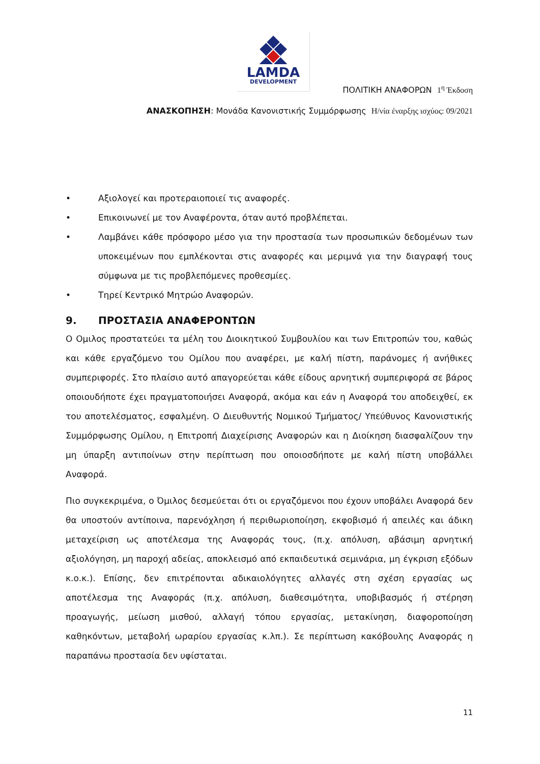LAMDA
DEVELOPMENT
ΠΟΛΙΤΙΚΗ ΑΝΑΦΟΡΩΝ 1<sup>η</sup> Έκδοση
ΑΝΑΣΚΟΠΗΣΗ: Μονάδα Κανονιστικής Συμμόρφωσης Η/νία έναρξης ισχύος: 09/2021
• Αξιολογεί και προτεραιοποιεί τις αναφορές.
• Επικοινωνεί με τον Αναφέροντα, όταν αυτό προβλέπεται.
• Λαμβάνει κάθε πρόσφορο μέσο για την προστασία των προσωπικών δεδομένων των υποκειμένων που εμπλέκονται στις αναφορές και μεριμνά για την διαγραφή τους σύμφωνα με τις προβλεπόμενες προθεσμίες.
• Τηρεί Κεντρικό Μητρώο Αναφορών.
9. ΠΡΟΣΤΑΣΙΑ ΑΝΑΦΕΡΟΝΤΩΝ
Ο Ομιλος προστατεύει τα μέλη του Διοικητικού Συμβουλίου και των Επιτροπών του, καθώς και κάθε εργαζόμενο του Ομίλου που αναφέρει, με καλή πίστη, παράνομες ή ανήθικες συμπεριφορές. Στο πλαίσιο αυτό απαγορεύεται κάθε είδους αρνητική συμπεριφορά σε βάρος οποιουδήποτε έχει πραγματοποιήσει Αναφορά, ακόμα και εάν η Αναφορά του αποδειχθεί, εκ του αποτελέσματος, εσφαλμένη. Ο Διευθυντής Νομικού Τμήματος/ Υπεύθυνος Κανονιστικής Συμμόρφωσης Ομίλου, η Επιτροπή Διαχείρισης Αναφορών και η Διοίκηση διασφαλίζουν την μη ύπαρξη αντιποίνων στην περίπτωση που οποιοσδήποτε με καλή πίστη υποβάλλει Αναφορά.
Πιο συγκεκριμένα, ο Όμιλος δεσμεύεται ότι οι εργαζόμενοι που έχουν υποβάλει Αναφορά δεν θα υποστούν αντίποινα, παρενόχληση ή περιθωριοποίηση, εκφοβισμό ή απειλές και άδικη μεταχείριση ως αποτέλεσμα της Αναφοράς τους, (π.χ. απόλυση, αβάσιμη αρνητική αξιολόγηση, μη παροχή αδείας, αποκλεισμό από εκπαιδευτικά σεμινάρια, μη έγκριση εξόδων κ.ο.κ.). Επίσης, δεν επιτρέπονται αδικαιολόγητες αλλαγές στη σχέση εργασίας ως αποτέλεσμα της Αναφοράς (π.χ. απόλυση, διαθεσιμότητα, υποβιβασμός ή στέρηση προαγωγής, μείωση μισθού, αλλαγή τόπου εργασίας, μετακίνηση, διαφοροποίηση καθηκόντων, μεταβολή ωραρίου εργασίας κ.λπ.). Σε περίπτωση κακόβουλης Αναφοράς η παραπάνω προστασία δεν υφίσταται.
11